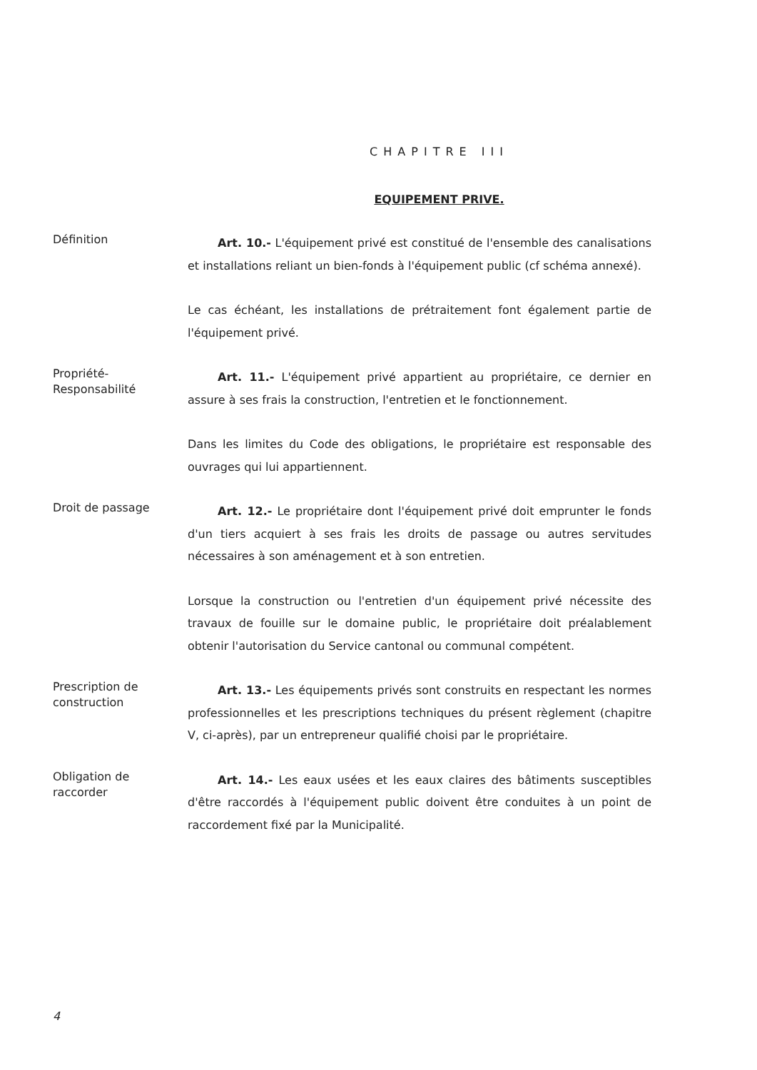CHAPITRE III
EQUIPEMENT PRIVE.
Définition
Art. 10.- L'équipement privé est constitué de l'ensemble des canalisations et installations reliant un bien-fonds à l'équipement public (cf schéma annexé).
Le cas échéant, les installations de prétraitement font également partie de l'équipement privé.
Propriété-
Responsabilité
Art. 11.- L'équipement privé appartient au propriétaire, ce dernier en assure à ses frais la construction, l'entretien et le fonctionnement.
Dans les limites du Code des obligations, le propriétaire est responsable des ouvrages qui lui appartiennent.
Droit de passage
Art. 12.- Le propriétaire dont l'équipement privé doit emprunter le fonds d'un tiers acquiert à ses frais les droits de passage ou autres servitudes nécessaires à son aménagement et à son entretien.
Lorsque la construction ou l'entretien d'un équipement privé nécessite des travaux de fouille sur le domaine public, le propriétaire doit préalablement obtenir l'autorisation du Service cantonal ou communal compétent.
Prescription de
construction
Art. 13.- Les équipements privés sont construits en respectant les normes professionnelles et les prescriptions techniques du présent règlement (chapitre V, ci-après), par un entrepreneur qualifié choisi par le propriétaire.
Obligation de
raccorder
Art. 14.- Les eaux usées et les eaux claires des bâtiments susceptibles d'être raccordés à l'équipement public doivent être conduites à un point de raccordement fixé par la Municipalité.
4